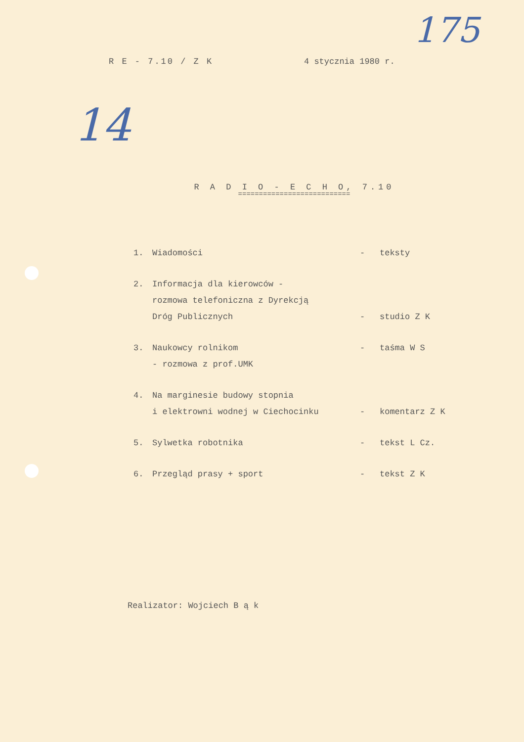175
14
R E - 7.10 / Z K 4 stycznia 1980 r.
R A D I O - E C H O, 7.10
===========================
1. Wiadomości - teksty
2. Informacja dla kierowców -
rozmowa telefoniczna z Dyrekcją
Dróg Publicznych
-
studio Z K
3. Naukowcy rolnikom
- rozmowa z prof.UMK - taśma W S
4. Na marginesie budowy stopnia
i elektrowni wodnej w Ciechocinku
-
komentarz Z K
5. Sylwetka robotnika - tekst L Cz.
6. Przegląd prasy + sport - tekst Z K
Realizator: Wojciech B ą k